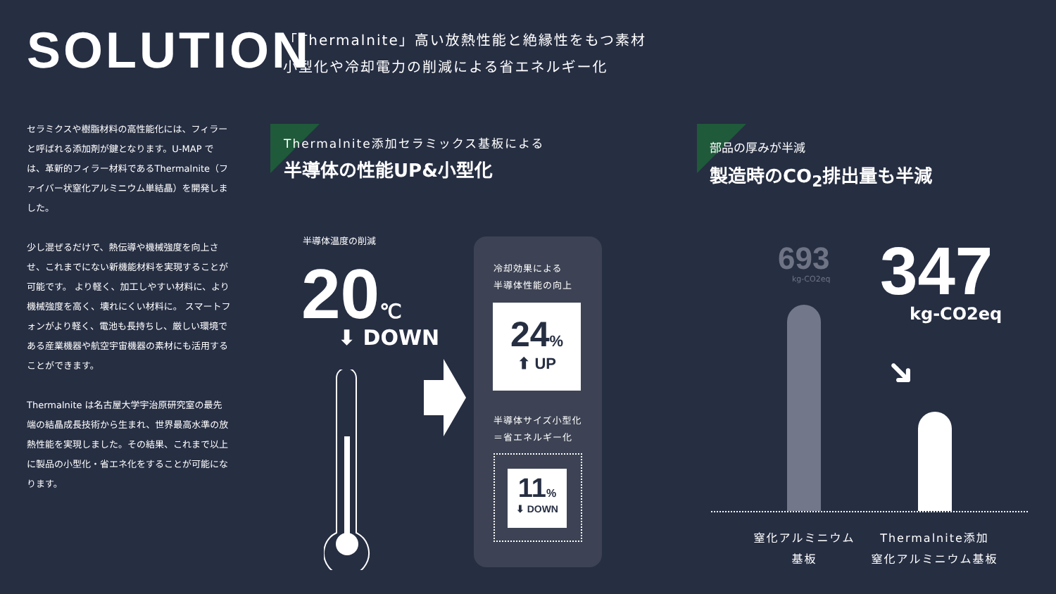SOLUTION
「Thermalnite」高い放熱性能と絶縁性をもつ素材
小型化や冷却電力の削減による省エネルギー化
セラミクスや樹脂材料の高性能化には、フィラーと呼ばれる添加剤が鍵となります。U-MAP では、革新的フィラー材料であるThermalnite（ファイバー状窒化アルミニウム単結晶）を開発しました。
少し混ぜるだけで、熱伝導や機械強度を向上させ、これまでにない新機能材料を実現することが可能です。 より軽く、加工しやすい材料に、より機械強度を高く、壊れにくい材料に。 スマートフォンがより軽く、電池も長持ちし、厳しい環境である産業機器や航空宇宙機器の素材にも活用することができます。
Thermalnite は名古屋大学宇治原研究室の最先端の結晶成長技術から生まれ、世界最高水準の放熱性能を実現しました。その結果、これまで以上に製品の小型化・省エネ化をすることが可能になります。
Thermalnite添加セラミックス基板による
半導体の性能UP&小型化
部品の厚みが半減
製造時のCO<sub>2</sub>排出量も半減
半導体温度の削減
20℃
⬇ DOWN
冷却効果による
半導体性能の向上
24%
⬆ UP
半導体サイズ小型化
＝省エネルギー化
11%
⬇ DOWN
693
kg-CO2eq 347
kg-CO2eq
➜
窒化アルミニウム
基板
Thermalnite添加
窒化アルミニウム基板